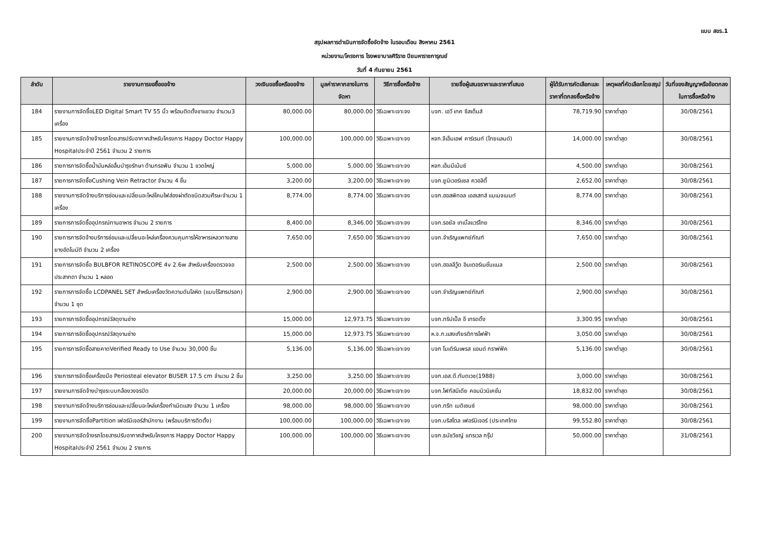แบบ สขร.1
สรุปผลการดำเนินการจัดซื้อจัดจ้าง ในรอบเดือน สิงหาคม 2561
หน่วยงาน/โครงการ โรงพยาบาลศิริราช ปิยมหาราชการุณย์
วันที่ 4 กันยายน 2561
| ลำดับ | รายงานการขอซื้อขอจ้าง | วงเงินขอซื้อหรือขอจ้าง | มูลค่าราคากลางในการจัดหา | วิธีการซื้อหรือจ้าง | รายชื่อผู้เสนอราคาและราคาที่เสนอ | ผู้ได้รับการคัดเลือกและราคาที่ตกลงซื้อหรือจ้าง | เหตุผลที่คัดเลือกโดยสรุป | วันที่ของสัญญาหรือข้อตกลงในการซื้อหรือจ้าง |
| --- | --- | --- | --- | --- | --- | --- | --- | --- |
| 184 | รายงานการจัดซื้อLED Digital Smart TV 55 นิ้ว พร้อมติดตั้งขาแขวน จำนวน3 เครื่อง | 80,000.00 | 80,000.00 | วิธีเฉพาะเจาะจง | บจก. เอวี เทค ซีสเต็มส์ | 78,719.90 | ราคาต่ำสุด | 30/08/2561 |
| 185 | รายงานการจัดจ้างจ้างรถโดยสารปรับอากาศสำหรับโครงการ Happy Doctor Happy Hospitalประจำปี 2561 จำนวน 2 รายการ | 100,000.00 | 100,000.00 | วิธีเฉพาะเจาะจง | หจก.จีเอ็มเอฟ คาร์เรนท์ (ไทยแลนด์) | 14,000.00 | ราคาต่ำสุด | 30/08/2561 |
| 186 | รายการการจัดซื้อน้ำมันหล่อลื่นบำรุงรักษา ด้ามกรอฟัน จำนวน 1 ขวดใหญ่ | 5,000.00 | 5,000.00 | วิธีเฉพาะเจาะจง | หจก.เอ็มมีเน้นซ์ | 4,500.00 | ราคาต่ำสุด | 30/08/2561 |
| 187 | รายการการจัดซื้อCushing Vein Retractor จำนวน 4 ชิ้น | 3,200.00 | 3,200.00 | วิธีเฉพาะเจาะจง | บจก.ยูนิเวอร์แซล ควอลิตี้ | 2,652.00 | ราคาต่ำสุด | 30/08/2561 |
| 188 | รายงานการจัดจ้างบริการซ่อมและเปลี่ยนอะไหล่โคมไฟส่องผ่าตัดชนิดสวมศีรษะจำนวน 1 เครื่อง | 8,774.00 | 8,774.00 | วิธีเฉพาะเจาะจง | บจก.ฮอสพิทอล เอสเสทส์ แมเนจเมนท์ | 8,774.00 | ราคาต่ำสุด | 30/08/2561 |
| 189 | รายการการจัดซื้ออุปกรณ์ทานอาหาร จำนวน 2 รายการ | 8,400.00 | 8,346.00 | วิธีเฉพาะเจาะจง | บจก.รอยัล เทเบิ้ลแวร์ไทย | 8,346.00 | ราคาต่ำสุด | 30/08/2561 |
| 190 | รายการการจัดจ้างบริการซ่อมและเปลี่ยนอะไหล่เครื่องควบคุมการให้อาหารเหลวทางสายยางอัตโนมัติ จำนวน 2 เครื่อง | 7,650.00 | 7,650.00 | วิธีเฉพาะเจาะจง | บจก.จำเริญแพทย์ภัณฑ์ | 7,650.00 | ราคาต่ำสุด | 30/08/2561 |
| 191 | รายการการจัดซื้อ BULBFOR RETINOSCOPE 4v 2.6w สำหรับเครื่องตรวจจอประสาทตา จำนวน 1 หลอด | 2,500.00 | 2,500.00 | วิธีเฉพาะเจาะจง | บจก.ฮอลลีวู้ด อินเตอร์เนชั่นแนล | 2,500.00 | ราคาต่ำสุด | 30/08/2561 |
| 192 | รายการการจัดซื้อ LCDPANEL SET สำหรับเครื่องวัดความดันโลหิต (แบบไร้สารปรอท) จำนวน 1 ชุด | 2,900.00 | 2,900.00 | วิธีเฉพาะเจาะจง | บจก.จำเริญแพทย์ภัณฑ์ | 2,900.00 | ราคาต่ำสุด | 30/08/2561 |
| 193 | รายการการจัดซื้ออุปกรณ์วัสดุงานช่าง | 15,000.00 | 12,973.75 | วิธีเฉพาะเจาะจง | บจก.ทริปเปิ้ล อี เทรดดิ้ง | 3,300.95 | ราคาต่ำสุด | 30/08/2561 |
| 194 | รายการการจัดซื้ออุปกรณ์วัสดุงานช่าง | 15,000.00 | 12,973.75 | วิธีเฉพาะเจาะจง | ห.จ.ก.แสงเกียรติการไฟฟ้า | 3,050.00 | ราคาต่ำสุด | 30/08/2561 |
| 195 | รายการการจัดซื้อสายคาดVerified Ready to Use จำนวน 30,000 ชิ้น | 5,136.00 | 5,136.00 | วิธีเฉพาะเจาะจง | บจก โมเดิร์นเพรส แอนด์ กราฟฟิค | 5,136.00 | ราคาต่ำสุด | 30/08/2561 |
| 196 | รายการการจัดซื้อเครื่องมือ Periosteal elevator BUSER 17.5 cm จำนวน 2 ชิ้น | 3,250.00 | 3,250.00 | วิธีเฉพาะเจาะจง | บจก.เอส.ดี.ทันตเวช(1988) | 3,000.00 | ราคาต่ำสุด | 30/08/2561 |
| 197 | รายงานการจัดจ้างบำรุงระบบกล้องวงจรปิด | 20,000.00 | 20,000.00 | วิธีเฉพาะเจาะจง | บจก.โฟกัสมีเดีย คอมมิวนิเคชั่น | 18,832.00 | ราคาต่ำสุด | 30/08/2561 |
| 198 | รายงานการจัดจ้างบริการซ่อมและเปลี่ยนอะไหล่เครื่องกำเนิดแสง จำนวน 1 เครื่อง | 98,000.00 | 98,000.00 | วิธีเฉพาะเจาะจง | บจก.ทรีท เมดิเซนซ์ | 98,000.00 | ราคาต่ำสุด | 30/08/2561 |
| 199 | รายงานการจัดซื้อPartition เฟอร์นิเจอร์สำนักงาน (พร้อมบริการติดตั้ง) | 100,000.00 | 100,000.00 | วิธีเฉพาะเจาะจง | บจก.บริสโตล เฟอร์นิเจอร์ (ประเทศไทย | 99,552.80 | ราคาต่ำสุด | 30/08/2561 |
| 200 | รายงานการจัดจ้างรถโดยสารปรับอากาศสำหรับโครงการ Happy Doctor Happy Hospitalประจำปี 2561 จำนวน 2 รายการ | 100,000.00 | 100,000.00 | วิธีเฉพาะเจาะจง | บจก.ธนัชวิชญ์ แทรเวล กรุ๊ป | 50,000.00 | ราคาต่ำสุด | 31/08/2561 |